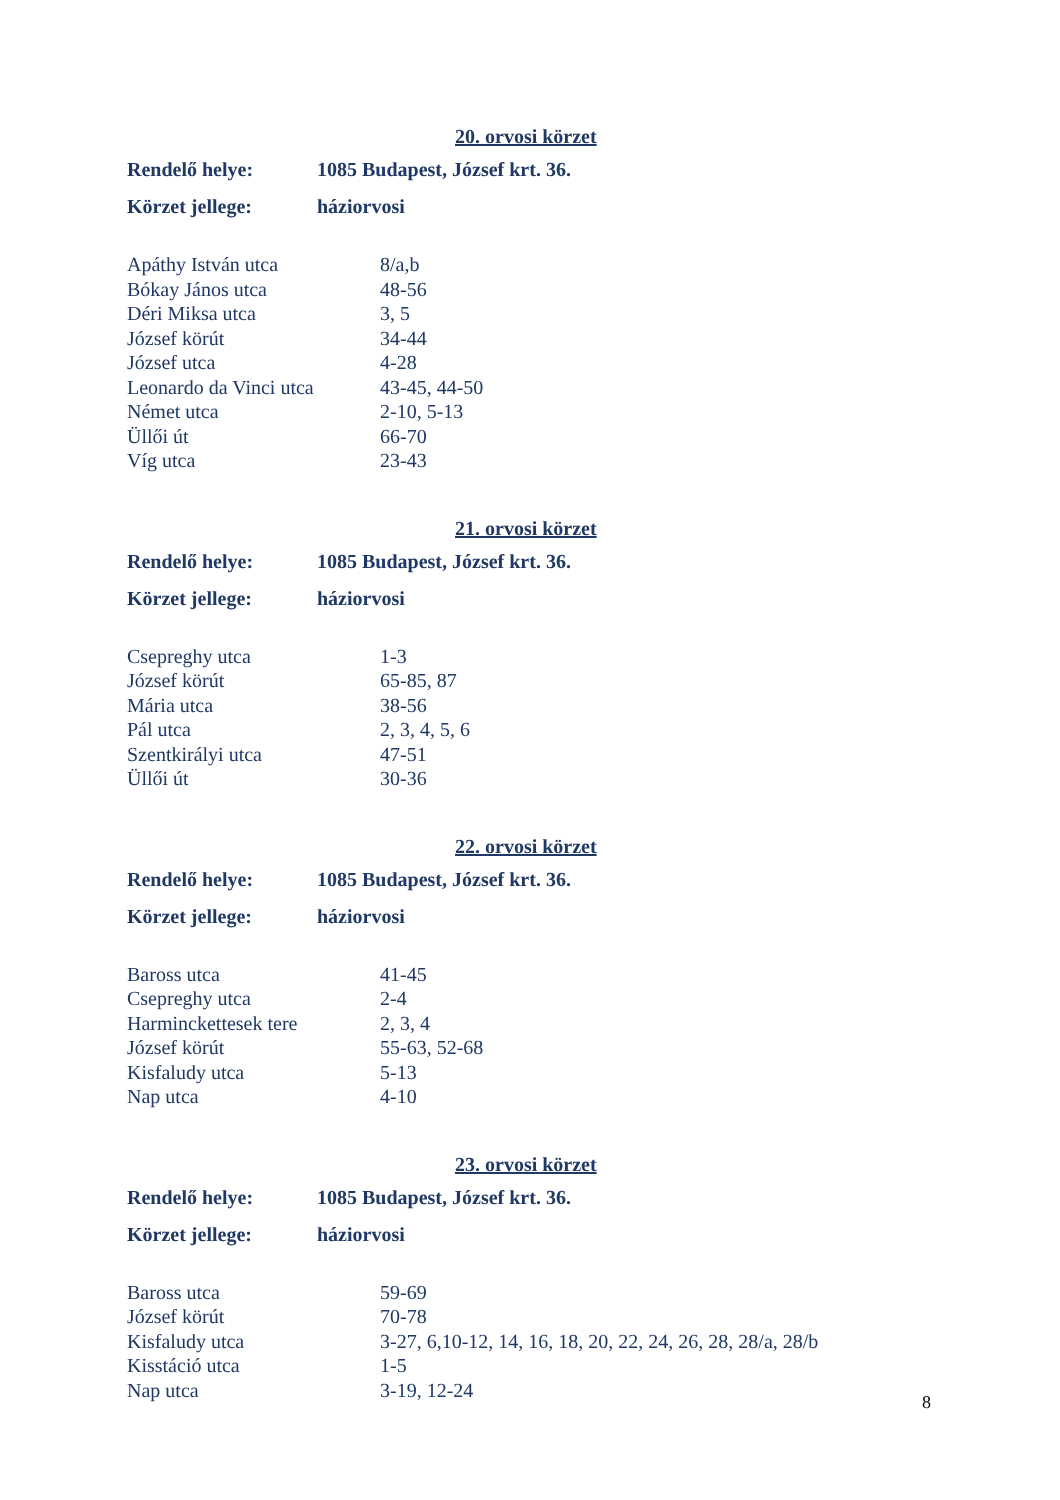20. orvosi körzet
| Rendelő helye: | 1085 Budapest, József krt. 36. |
| Körzet jellege: | háziorvosi |
| Apáthy István utca | 8/a,b |
| Bókay János utca | 48-56 |
| Déri Miksa utca | 3, 5 |
| József körút | 34-44 |
| József utca | 4-28 |
| Leonardo da Vinci utca | 43-45, 44-50 |
| Német utca | 2-10, 5-13 |
| Üllői út | 66-70 |
| Víg utca | 23-43 |
21. orvosi körzet
| Rendelő helye: | 1085 Budapest, József krt. 36. |
| Körzet jellege: | háziorvosi |
| Csepreghy utca | 1-3 |
| József körút | 65-85, 87 |
| Mária utca | 38-56 |
| Pál utca | 2, 3, 4, 5, 6 |
| Szentkirályi utca | 47-51 |
| Üllői út | 30-36 |
22. orvosi körzet
| Rendelő helye: | 1085 Budapest, József krt. 36. |
| Körzet jellege: | háziorvosi |
| Baross utca | 41-45 |
| Csepreghy utca | 2-4 |
| Harminckettesek tere | 2, 3, 4 |
| József körút | 55-63, 52-68 |
| Kisfaludy utca | 5-13 |
| Nap utca | 4-10 |
23. orvosi körzet
| Rendelő helye: | 1085 Budapest, József krt. 36. |
| Körzet jellege: | háziorvosi |
| Baross utca | 59-69 |
| József körút | 70-78 |
| Kisfaludy utca | 3-27, 6,10-12, 14, 16, 18, 20, 22, 24, 26, 28, 28/a, 28/b |
| Kisstáció utca | 1-5 |
| Nap utca | 3-19, 12-24 |
8